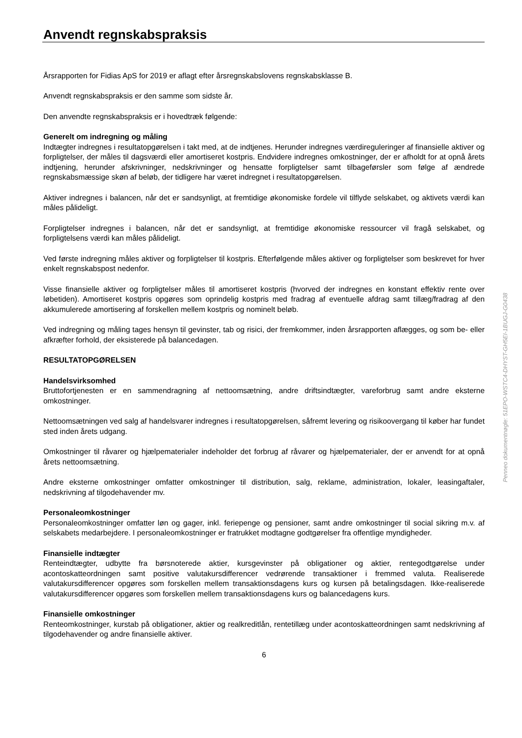Anvendt regnskabspraksis
Årsrapporten for Fidias ApS for 2019 er aflagt efter årsregnskabslovens regnskabsklasse B.
Anvendt regnskabspraksis er den samme som sidste år.
Den anvendte regnskabspraksis er i hovedtræk følgende:
Generelt om indregning og måling
Indtægter indregnes i resultatopgørelsen i takt med, at de indtjenes. Herunder indregnes værdireguleringer af finansielle aktiver og forpligtelser, der måles til dagsværdi eller amortiseret kostpris. Endvidere indregnes omkostninger, der er afholdt for at opnå årets indtjening, herunder afskrivninger, nedskrivninger og hensatte forpligtelser samt tilbageførsler som følge af ændrede regnskabsmæssige skøn af beløb, der tidligere har været indregnet i resultatopgørelsen.
Aktiver indregnes i balancen, når det er sandsynligt, at fremtidige økonomiske fordele vil tilflyde selskabet, og aktivets værdi kan måles pålideligt.
Forpligtelser indregnes i balancen, når det er sandsynligt, at fremtidige økonomiske ressourcer vil fragå selskabet, og forpligtelsens værdi kan måles pålideligt.
Ved første indregning måles aktiver og forpligtelser til kostpris. Efterfølgende måles aktiver og forpligtelser som beskrevet for hver enkelt regnskabspost nedenfor.
Visse finansielle aktiver og forpligtelser måles til amortiseret kostpris (hvorved der indregnes en konstant effektiv rente over løbetiden). Amortiseret kostpris opgøres som oprindelig kostpris med fradrag af eventuelle afdrag samt tillæg/fradrag af den akkumulerede amortisering af forskellen mellem kostpris og nominelt beløb.
Ved indregning og måling tages hensyn til gevinster, tab og risici, der fremkommer, inden årsrapporten aflægges, og som be- eller afkræfter forhold, der eksisterede på balancedagen.
RESULTATOPGØRELSEN
Handelsvirksomhed
Bruttofortjenesten er en sammendragning af nettoomsætning, andre driftsindtægter, vareforbrug samt andre eksterne omkostninger.
Nettoomsætningen ved salg af handelsvarer indregnes i resultatopgørelsen, såfremt levering og risikoovergang til køber har fundet sted inden årets udgang.
Omkostninger til råvarer og hjælpematerialer indeholder det forbrug af råvarer og hjælpematerialer, der er anvendt for at opnå årets nettoomsætning.
Andre eksterne omkostninger omfatter omkostninger til distribution, salg, reklame, administration, lokaler, leasingaftaler, nedskrivning af tilgodehavender mv.
Personaleomkostninger
Personaleomkostninger omfatter løn og gager, inkl. feriepenge og pensioner, samt andre omkostninger til social sikring m.v. af selskabets medarbejdere. I personaleomkostninger er fratrukket modtagne godtgørelser fra offentlige myndigheder.
Finansielle indtægter
Renteindtægter, udbytte fra børsnoterede aktier, kursgevinster på obligationer og aktier, rentegodtgørelse under acontoskatteordningen samt positive valutakursdifferencer vedrørende transaktioner i fremmed valuta. Realiserede valutakursdifferencer opgøres som forskellen mellem transaktionsdagens kurs og kursen på betalingsdagen. Ikke-realiserede valutakursdifferencer opgøres som forskellen mellem transaktionsdagens kurs og balancedagens kurs.
Finansielle omkostninger
Renteomkostninger, kurstab på obligationer, aktier og realkreditlån, rentetillæg under acontoskatteordningen samt nedskrivning af tilgodehavender og andre finansielle aktiver.
6
Penneo dokumentnøgle: 51EPO-WSTC4-DHYST-GH5EI-1BUGJ-G0438